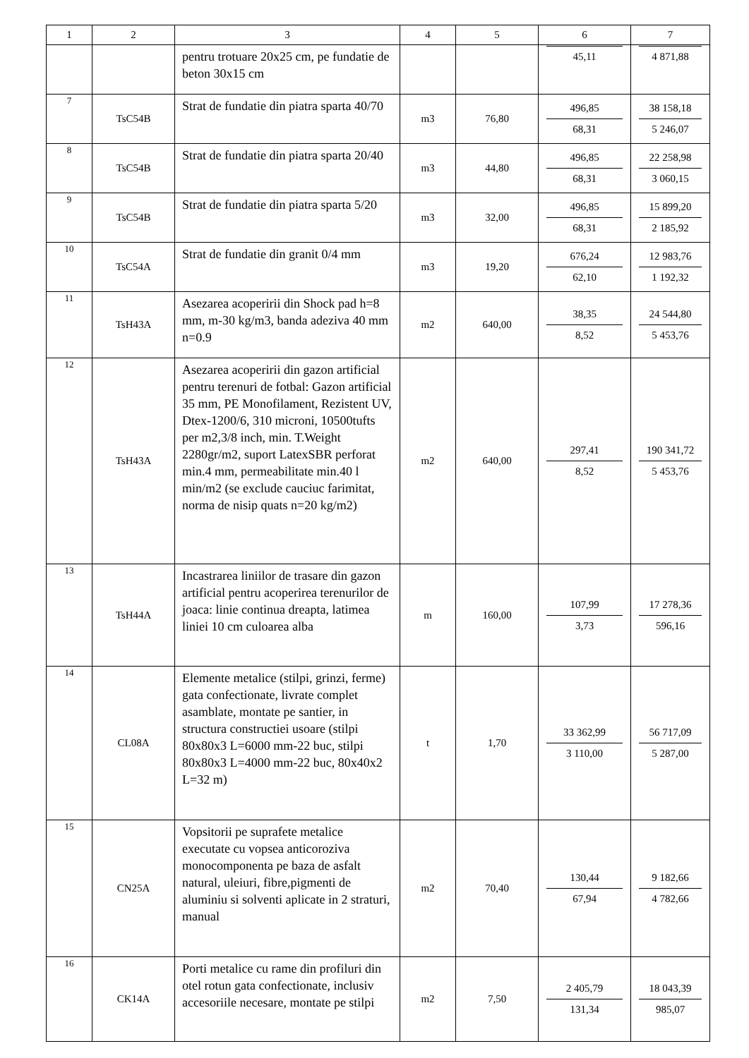| 1 | 2 | 3 | 4 | 5 | 6 | 7 |
| --- | --- | --- | --- | --- | --- | --- |
| | | pentru trotuare 20x25 cm, pe fundatie de beton 30x15 cm | | | 45,11 | 4 871,88 |
| 7 | TsC54B | Strat de fundatie din piatra sparta 40/70 | m3 | 76,80 | 496,85 68,31 | 38 158,18 5 246,07 |
| 8 | TsC54B | Strat de fundatie din piatra sparta 20/40 | m3 | 44,80 | 496,85 68,31 | 22 258,98 3 060,15 |
| 9 | TsC54B | Strat de fundatie din piatra sparta 5/20 | m3 | 32,00 | 496,85 68,31 | 15 899,20 2 185,92 |
| 10 | TsC54A | Strat de fundatie din granit 0/4 mm | m3 | 19,20 | 676,24 62,10 | 12 983,76 1 192,32 |
| 11 | TsH43A | Asezarea acoperirii din Shock pad h=8 mm, m-30 kg/m3, banda adeziva 40 mm n=0.9 | m2 | 640,00 | 38,35 8,52 | 24 544,80 5 453,76 |
| 12 | TsH43A | Asezarea acoperirii din gazon artificial pentru terenuri de fotbal: Gazon artificial 35 mm, PE Monofilament, Rezistent UV, Dtex-1200/6, 310 microni, 10500tufts per m2,3/8 inch, min. T.Weight 2280gr/m2, suport LatexSBR perforat min.4 mm, permeabilitate min.40 l min/m2 (se exclude cauciuc farimitat, norma de nisip quats n=20 kg/m2) | m2 | 640,00 | 297,41 8,52 | 190 341,72 5 453,76 |
| 13 | TsH44A | Incastrarea liniilor de trasare din gazon artificial pentru acoperirea terenurilor de joaca: linie continua dreapta, latimea liniei 10 cm culoarea alba | m | 160,00 | 107,99 3,73 | 17 278,36 596,16 |
| 14 | CL08A | Elemente metalice (stilpi, grinzi, ferme) gata confectionate, livrate complet asamblate, montate pe santier, in structura constructiei usoare (stilpi 80x80x3 L=6000 mm-22 buc, stilpi 80x80x3 L=4000 mm-22 buc, 80x40x2 L=32 m) | t | 1,70 | 33 362,99 3 110,00 | 56 717,09 5 287,00 |
| 15 | CN25A | Vopsitorii pe suprafete metalice executate cu vopsea anticoroziva monocomponenta pe baza de asfalt natural, uleiuri, fibre,pigmenti de aluminiu si solventi aplicate in 2 straturi, manual | m2 | 70,40 | 130,44 67,94 | 9 182,66 4 782,66 |
| 16 | CK14A | Porti metalice cu rame din profiluri din otel rotun gata confectionate, inclusiv accesoriile necesare, montate pe stilpi | m2 | 7,50 | 2 405,79 131,34 | 18 043,39 985,07 |